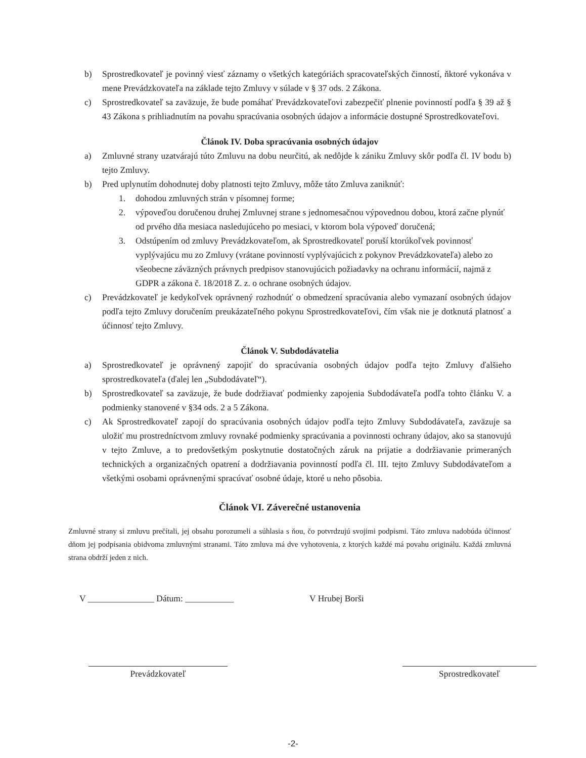b) Sprostredkovateľ je povinný viesť záznamy o všetkých kategóriách spracovateľských činností, ňktoré vykonáva v mene Prevádzkovateľa na základe tejto Zmluvy v súlade v § 37 ods. 2 Zákona.
c) Sprostredkovateľ sa zaväzuje, že bude pomáhať Prevádzkovateľovi zabezpečiť plnenie povinností podľa § 39 až § 43 Zákona s prihliadnutím na povahu spracúvania osobných údajov a informácie dostupné Sprostredkovateľovi.
Článok IV. Doba spracúvania osobných údajov
a) Zmluvné strany uzatvárajú túto Zmluvu na dobu neurčitú, ak nedôjde k zániku Zmluvy skôr podľa čl. IV bodu b) tejto Zmluvy.
b) Pred uplynutím dohodnutej doby platnosti tejto Zmluvy, môže táto Zmluva zaniknúť:
1. dohodou zmluvných strán v písomnej forme;
2. výpoveďou doručenou druhej Zmluvnej strane s jednomesačnou výpovednou dobou, ktorá začne plynúť od prvého dňa mesiaca nasledujúceho po mesiaci, v ktorom bola výpoveď doručená;
3. Odstúpením od zmluvy Prevádzkovateľom, ak Sprostredkovateľ poruší ktorúkoľvek povinnosť vyplývajúcu mu zo Zmluvy (vrátane povinností vyplývajúcich z pokynov Prevádzkovateľa) alebo zo všeobecne záväzných právnych predpisov stanovujúcich požiadavky na ochranu informácií, najmä z GDPR a zákona č. 18/2018 Z. z. o ochrane osobných údajov.
c) Prevádzkovateľ je kedykoľvek oprávnený rozhodnúť o obmedzení spracúvania alebo vymazaní osobných údajov podľa tejto Zmluvy doručením preukázateľného pokynu Sprostredkovateľovi, čím však nie je dotknutá platnosť a účinnosť tejto Zmluvy.
Článok V. Subdodávatelia
a) Sprostredkovateľ je oprávnený zapojiť do spracúvania osobných údajov podľa tejto Zmluvy ďalšieho sprostredkovateľa (ďalej len „Subdodávateľ“).
b) Sprostredkovateľ sa zaväzuje, že bude dodržiavať podmienky zapojenia Subdodávateľa podľa tohto článku V. a podmienky stanovené v §34 ods. 2 a 5 Zákona.
c) Ak Sprostredkovateľ zapojí do spracúvania osobných údajov podľa tejto Zmluvy Subdodávateľa, zaväzuje sa uložiť mu prostredníctvom zmluvy rovnaké podmienky spracúvania a povinnosti ochrany údajov, ako sa stanovujú v tejto Zmluve, a to predovšetkým poskytnutie dostatočných záruk na prijatie a dodržiavanie primeraných technických a organizačných opatrení a dodržiavania povinností podľa čl. III. tejto Zmluvy Subdodávateľom a všetkými osobami oprávnenými spracúvať osobné údaje, ktoré u neho pôsobia.
Článok VI. Záverečné ustanovenia
Zmluvné strany si zmluvu prečítali, jej obsahu porozumeli a súhlasia s ňou, čo potvrdzujú svojimi podpismi. Táto zmluva nadobúda účinnosť dňom jej podpísania obidvoma zmluvnými stranami. Táto zmluva má dve vyhotovenia, z ktorých každé má povahu originálu. Každá zmluvná strana obdrží jeden z nich.
V _______________ Dátum: ___________ V Hrubej Borši
Prevádzkovateľ Sprostredkovateľ
-2-